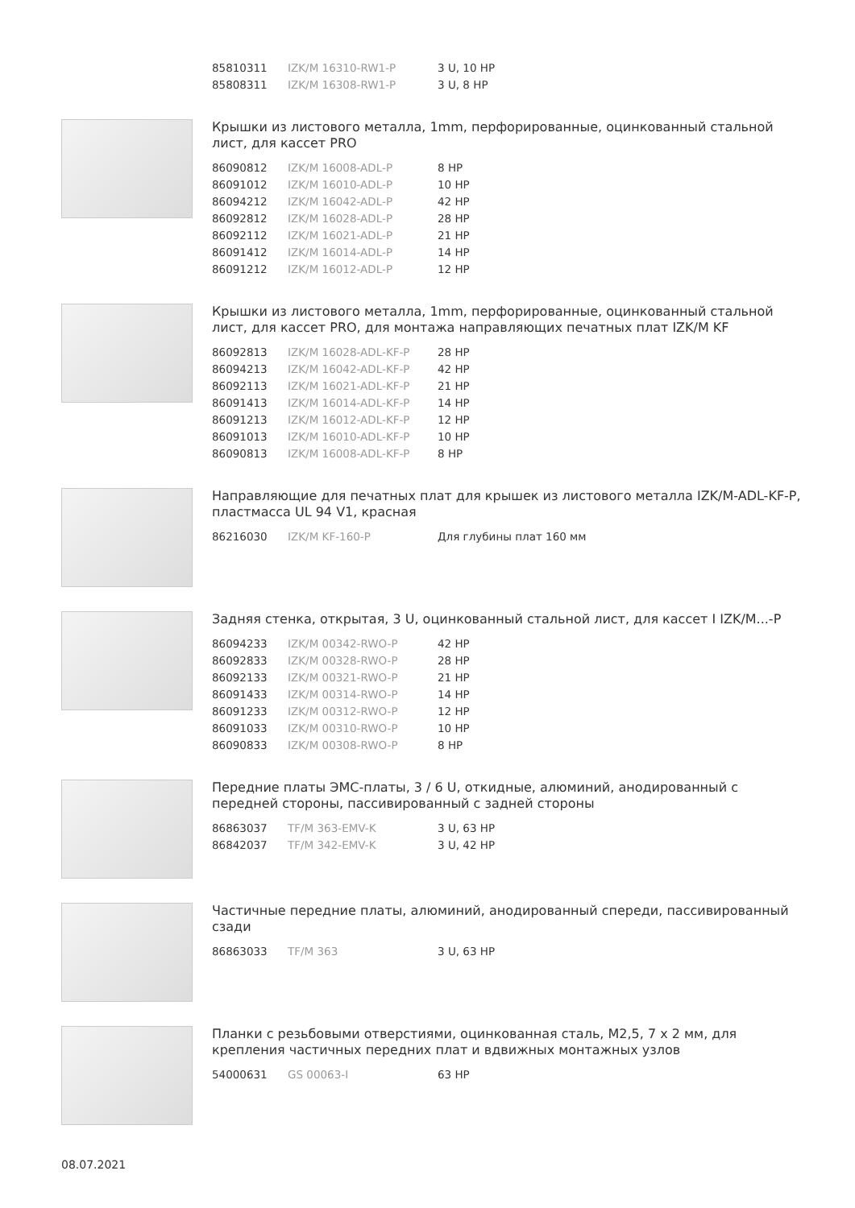| 85810311 | IZK/M 16310-RW1-P | 3 U, 10 HP |
| 85808311 | IZK/M 16308-RW1-P | 3 U, 8 HP |
Крышки из листового металла, 1mm, перфорированные, оцинкованный стальной лист, для кассет PRO
| 86090812 | IZK/M 16008-ADL-P | 8 HP |
| 86091012 | IZK/M 16010-ADL-P | 10 HP |
| 86094212 | IZK/M 16042-ADL-P | 42 HP |
| 86092812 | IZK/M 16028-ADL-P | 28 HP |
| 86092112 | IZK/M 16021-ADL-P | 21 HP |
| 86091412 | IZK/M 16014-ADL-P | 14 HP |
| 86091212 | IZK/M 16012-ADL-P | 12 HP |
Крышки из листового металла, 1mm, перфорированные, оцинкованный стальной лист, для кассет PRO, для монтажа направляющих печатных плат IZK/M KF
| 86092813 | IZK/M 16028-ADL-KF-P | 28 HP |
| 86094213 | IZK/M 16042-ADL-KF-P | 42 HP |
| 86092113 | IZK/M 16021-ADL-KF-P | 21 HP |
| 86091413 | IZK/M 16014-ADL-KF-P | 14 HP |
| 86091213 | IZK/M 16012-ADL-KF-P | 12 HP |
| 86091013 | IZK/M 16010-ADL-KF-P | 10 HP |
| 86090813 | IZK/M 16008-ADL-KF-P | 8 HP |
Направляющие для печатных плат для крышек из листового металла IZK/M-ADL-KF-P, пластмасса UL 94 V1, красная
| 86216030 | IZK/M KF-160-P | Для глубины плат 160 мм |
Задняя стенка, открытая, 3 U, оцинкованный стальной лист, для кассет I IZK/M...-P
| 86094233 | IZK/M 00342-RWO-P | 42 HP |
| 86092833 | IZK/M 00328-RWO-P | 28 HP |
| 86092133 | IZK/M 00321-RWO-P | 21 HP |
| 86091433 | IZK/M 00314-RWO-P | 14 HP |
| 86091233 | IZK/M 00312-RWO-P | 12 HP |
| 86091033 | IZK/M 00310-RWO-P | 10 HP |
| 86090833 | IZK/M 00308-RWO-P | 8 HP |
Передние платы ЭМС-платы, 3 / 6 U, откидные, алюминий, анодированный с передней стороны, пассивированный с задней стороны
| 86863037 | TF/M 363-EMV-K | 3 U, 63 HP |
| 86842037 | TF/M 342-EMV-K | 3 U, 42 HP |
Частичные передние платы, алюминий, анодированный спереди, пассивированный сзади
| 86863033 | TF/M 363 | 3 U, 63 HP |
Планки с резьбовыми отверстиями, оцинкованная сталь, M2,5, 7 x 2 мм, для крепления частичных передних плат и вдвижных монтажных узлов
| 54000631 | GS 00063-I | 63 HP |
08.07.2021